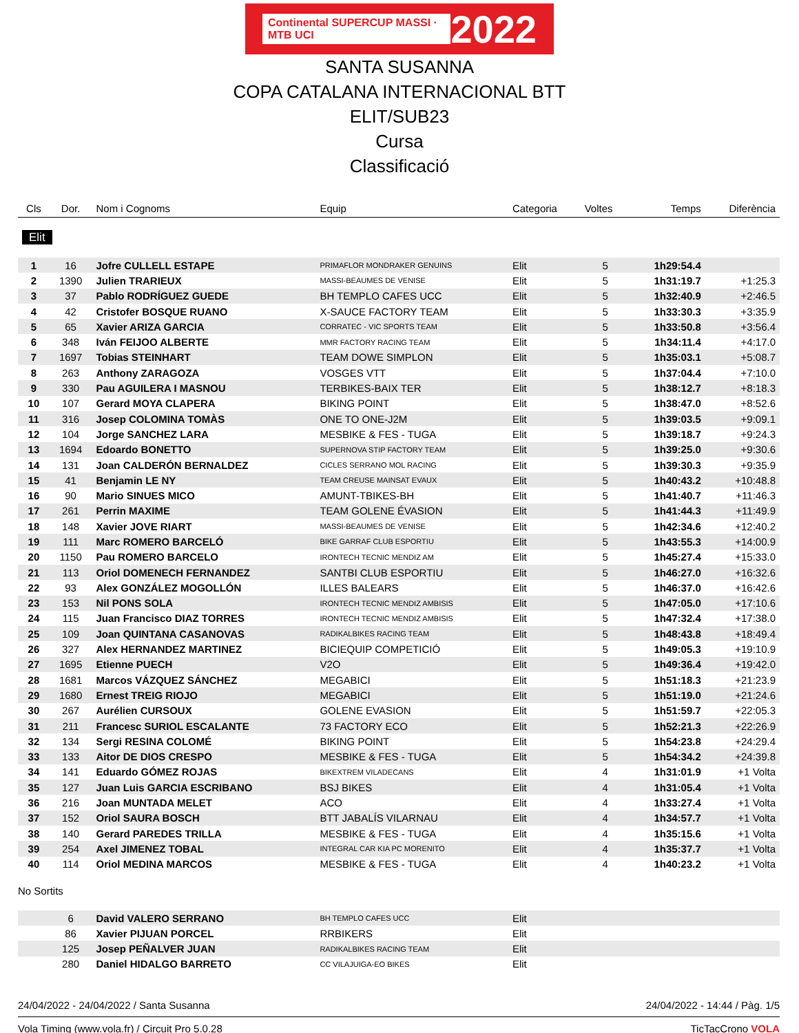Continental SUPERCUP MASSI · MTB UCI 2022
SANTA SUSANNA
COPA CATALANA INTERNACIONAL BTT
ELIT/SUB23
Cursa
Classificació
| Cls | Dor. | Nom i Cognoms | Equip | Categoria | Voltes | Temps | Diferència |
| --- | --- | --- | --- | --- | --- | --- | --- |
| Elit | | | | | | | |
| 1 | 16 | Jofre CULLELL ESTAPE | PRIMAFLOR MONDRAKER GENUINS | Elit | 5 | 1h29:54.4 | |
| 2 | 1390 | Julien TRARIEUX | MASSI-BEAUMES DE VENISE | Elit | 5 | 1h31:19.7 | +1:25.3 |
| 3 | 37 | Pablo RODRÍGUEZ GUEDE | BH TEMPLO CAFES UCC | Elit | 5 | 1h32:40.9 | +2:46.5 |
| 4 | 42 | Cristofer BOSQUE RUANO | X-SAUCE FACTORY TEAM | Elit | 5 | 1h33:30.3 | +3:35.9 |
| 5 | 65 | Xavier ARIZA GARCIA | CORRATEC - VIC SPORTS TEAM | Elit | 5 | 1h33:50.8 | +3:56.4 |
| 6 | 348 | Iván FEIJOO ALBERTE | MMR FACTORY RACING TEAM | Elit | 5 | 1h34:11.4 | +4:17.0 |
| 7 | 1697 | Tobias STEINHART | TEAM DOWE SIMPLON | Elit | 5 | 1h35:03.1 | +5:08.7 |
| 8 | 263 | Anthony ZARAGOZA | VOSGES VTT | Elit | 5 | 1h37:04.4 | +7:10.0 |
| 9 | 330 | Pau AGUILERA I MASNOU | TERBIKES-BAIX TER | Elit | 5 | 1h38:12.7 | +8:18.3 |
| 10 | 107 | Gerard MOYA CLAPERA | BIKING POINT | Elit | 5 | 1h38:47.0 | +8:52.6 |
| 11 | 316 | Josep COLOMINA TOMÀS | ONE TO ONE-J2M | Elit | 5 | 1h39:03.5 | +9:09.1 |
| 12 | 104 | Jorge SANCHEZ LARA | MESBIKE & FES - TUGA | Elit | 5 | 1h39:18.7 | +9:24.3 |
| 13 | 1694 | Edoardo BONETTO | SUPERNOVA STIP FACTORY TEAM | Elit | 5 | 1h39:25.0 | +9:30.6 |
| 14 | 131 | Joan CALDERÓN BERNALDEZ | CICLES SERRANO MOL RACING | Elit | 5 | 1h39:30.3 | +9:35.9 |
| 15 | 41 | Benjamin LE NY | TEAM CREUSE MAINSAT EVAUX | Elit | 5 | 1h40:43.2 | +10:48.8 |
| 16 | 90 | Mario SINUES MICO | AMUNT-TBIKES-BH | Elit | 5 | 1h41:40.7 | +11:46.3 |
| 17 | 261 | Perrin MAXIME | TEAM GOLENE ÉVASION | Elit | 5 | 1h41:44.3 | +11:49.9 |
| 18 | 148 | Xavier JOVE RIART | MASSI-BEAUMES DE VENISE | Elit | 5 | 1h42:34.6 | +12:40.2 |
| 19 | 111 | Marc ROMERO BARCELÓ | BIKE GARRAF CLUB ESPORTIU | Elit | 5 | 1h43:55.3 | +14:00.9 |
| 20 | 1150 | Pau ROMERO BARCELO | IRONTECH TECNIC MENDIZ AM | Elit | 5 | 1h45:27.4 | +15:33.0 |
| 21 | 113 | Oriol DOMENECH FERNANDEZ | SANTBI CLUB ESPORTIU | Elit | 5 | 1h46:27.0 | +16:32.6 |
| 22 | 93 | Alex GONZÁLEZ MOGOLLÓN | ILLES BALEARS | Elit | 5 | 1h46:37.0 | +16:42.6 |
| 23 | 153 | Nil PONS SOLA | IRONTECH TECNIC MENDIZ AMBISIS | Elit | 5 | 1h47:05.0 | +17:10.6 |
| 24 | 115 | Juan Francisco DIAZ TORRES | IRONTECH TECNIC MENDIZ AMBISIS | Elit | 5 | 1h47:32.4 | +17:38.0 |
| 25 | 109 | Joan QUINTANA CASANOVAS | RADIKALBIKES RACING TEAM | Elit | 5 | 1h48:43.8 | +18:49.4 |
| 26 | 327 | Alex HERNANDEZ MARTINEZ | BICIEQUIP COMPETICIÓ | Elit | 5 | 1h49:05.3 | +19:10.9 |
| 27 | 1695 | Etienne PUECH | V2O | Elit | 5 | 1h49:36.4 | +19:42.0 |
| 28 | 1681 | Marcos VÁZQUEZ SÁNCHEZ | MEGABICI | Elit | 5 | 1h51:18.3 | +21:23.9 |
| 29 | 1680 | Ernest TREIG RIOJO | MEGABICI | Elit | 5 | 1h51:19.0 | +21:24.6 |
| 30 | 267 | Aurélien CURSOUX | GOLENE EVASION | Elit | 5 | 1h51:59.7 | +22:05.3 |
| 31 | 211 | Francesc SURIOL ESCALANTE | 73 FACTORY ECO | Elit | 5 | 1h52:21.3 | +22:26.9 |
| 32 | 134 | Sergi RESINA COLOMÉ | BIKING POINT | Elit | 5 | 1h54:23.8 | +24:29.4 |
| 33 | 133 | Aitor DE DIOS CRESPO | MESBIKE & FES - TUGA | Elit | 5 | 1h54:34.2 | +24:39.8 |
| 34 | 141 | Eduardo GÓMEZ ROJAS | BIKEXTREM VILADECANS | Elit | 4 | 1h31:01.9 | +1 Volta |
| 35 | 127 | Juan Luis GARCIA ESCRIBANO | BSJ BIKES | Elit | 4 | 1h31:05.4 | +1 Volta |
| 36 | 216 | Joan MUNTADA MELET | ACO | Elit | 4 | 1h33:27.4 | +1 Volta |
| 37 | 152 | Oriol SAURA BOSCH | BTT JABALÍS VILARNAU | Elit | 4 | 1h34:57.7 | +1 Volta |
| 38 | 140 | Gerard PAREDES TRILLA | MESBIKE & FES - TUGA | Elit | 4 | 1h35:15.6 | +1 Volta |
| 39 | 254 | Axel JIMENEZ TOBAL | INTEGRAL CAR KIA PC MORENITO | Elit | 4 | 1h35:37.7 | +1 Volta |
| 40 | 114 | Oriol MEDINA MARCOS | MESBIKE & FES - TUGA | Elit | 4 | 1h40:23.2 | +1 Volta |
| No Sortits | | | | | | | |
| | 6 | David VALERO SERRANO | BH TEMPLO CAFES UCC | Elit | | | |
| | 86 | Xavier PIJUAN PORCEL | RRBIKERS | Elit | | | |
| | 125 | Josep PEÑALVER JUAN | RADIKALBIKES RACING TEAM | Elit | | | |
| | 280 | Daniel HIDALGO BARRETO | CC VILAJUIGA-EO BIKES | Elit | | | |
24/04/2022 - 24/04/2022 / Santa Susanna 24/04/2022 - 14:44 / Pàg. 1/5
Vola Timing (www.vola.fr) / Circuit Pro 5.0.28 TicTacCrono VOLA